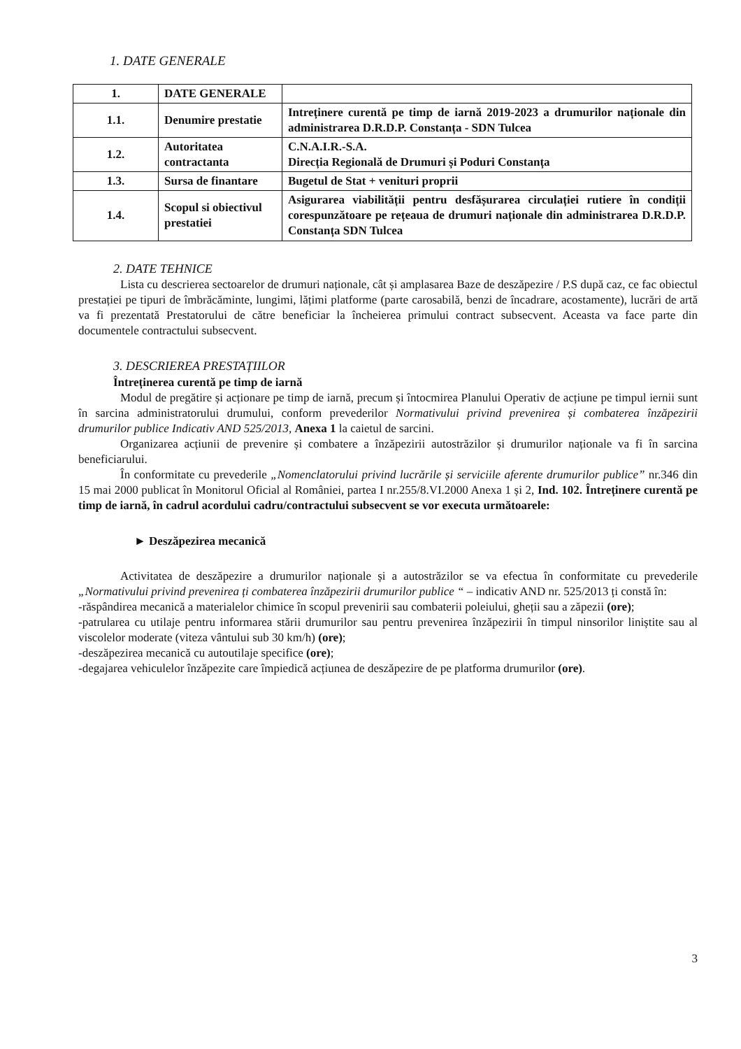1. DATE GENERALE
| 1. | DATE GENERALE | |
| 1.1. | Denumire prestatie | Intreținere curentă pe timp de iarnă 2019-2023 a drumurilor naționale din administrarea D.R.D.P. Constanța - SDN Tulcea |
| 1.2. | Autoritatea contractanta | C.N.A.I.R.-S.A. Direcția Regională de Drumuri și Poduri Constanța |
| 1.3. | Sursa de finantare | Bugetul de Stat + venituri proprii |
| 1.4. | Scopul si obiectivul prestatiei | Asigurarea viabilității pentru desfășurarea circulației rutiere în condiții corespunzătoare pe rețeaua de drumuri naționale din administrarea D.R.D.P. Constanța SDN Tulcea |
2. DATE TEHNICE
Lista cu descrierea sectoarelor de drumuri naționale, cât și amplasarea Baze de deszăpezire / P.S după caz, ce fac obiectul prestației pe tipuri de îmbrăcăminte, lungimi, lățimi platforme (parte carosabilă, benzi de încadrare, acostamente), lucrări de artă va fi prezentată Prestatorului de către beneficiar la încheierea primului contract subsecvent. Aceasta va face parte din documentele contractului subsecvent.
3. DESCRIEREA PRESTAȚIILOR
Întreținerea curentă pe timp de iarnă
Modul de pregătire și acționare pe timp de iarnă, precum și întocmirea Planului Operativ de acțiune pe timpul iernii sunt în sarcina administratorului drumului, conform prevederilor Normativului privind prevenirea și combaterea înzăpezirii drumurilor publice Indicativ AND 525/2013, Anexa 1 la caietul de sarcini.
Organizarea acțiunii de prevenire și combatere a înzăpezirii autostrăzilor și drumurilor naționale va fi în sarcina beneficiarului.
În conformitate cu prevederile „Nomenclatorului privind lucrările și serviciile aferente drumurilor publice” nr.346 din 15 mai 2000 publicat în Monitorul Oficial al României, partea I nr.255/8.VI.2000 Anexa 1 și 2, Ind. 102. Întreținere curentă pe timp de iarnă, în cadrul acordului cadru/contractului subsecvent se vor executa următoarele:
► Deszăpezirea mecanică
Activitatea de deszăpezire a drumurilor naționale și a autostrăzilor se va efectua în conformitate cu prevederile „Normativului privind prevenirea ți combaterea înzăpezirii drumurilor publice “ – indicativ AND nr. 525/2013 ți constă în:
-răspândirea mecanică a materialelor chimice în scopul prevenirii sau combaterii poleiului, gheții sau a zăpezii (ore);
-patrularea cu utilaje pentru informarea stării drumurilor sau pentru prevenirea înzăpezirii în timpul ninsorilor liniștite sau al viscolelor moderate (viteza vântului sub 30 km/h) (ore);
-deszăpezirea mecanică cu autoutilaje specifice (ore);
-degajarea vehiculelor înzăpezite care împiedică acțiunea de deszăpezire de pe platforma drumurilor (ore).
3